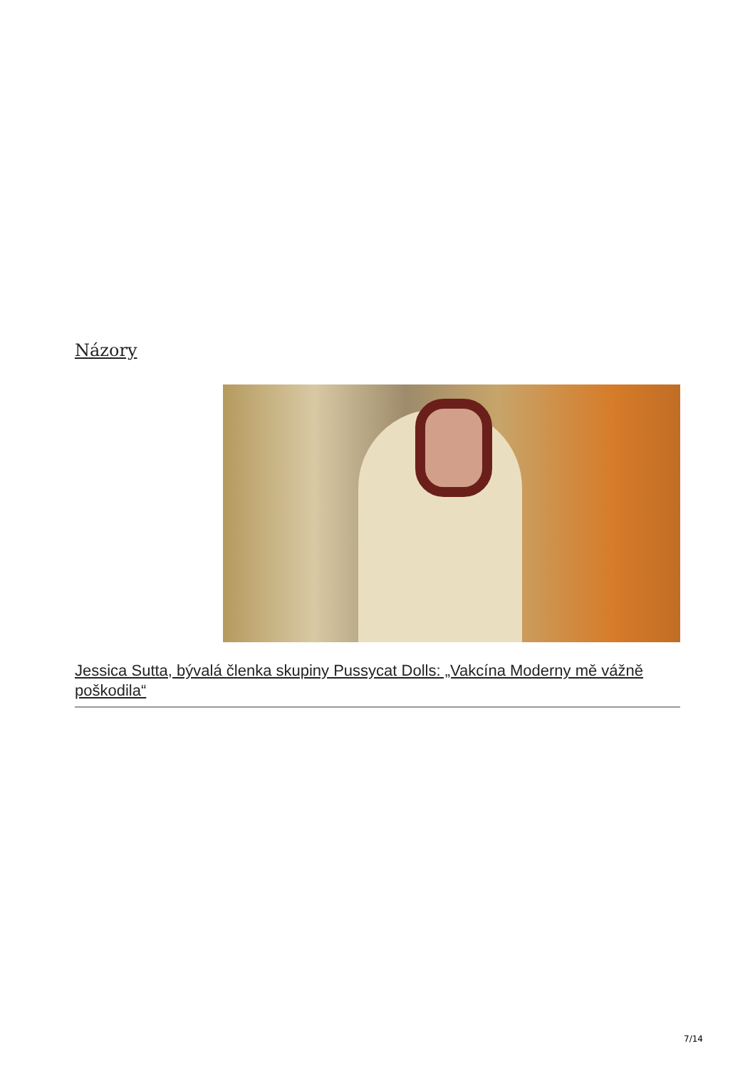Názory
Jessica Sutta, bývalá členka skupiny Pussycat Dolls: „Vakcína Moderny mě vážně poškodila“
7/14